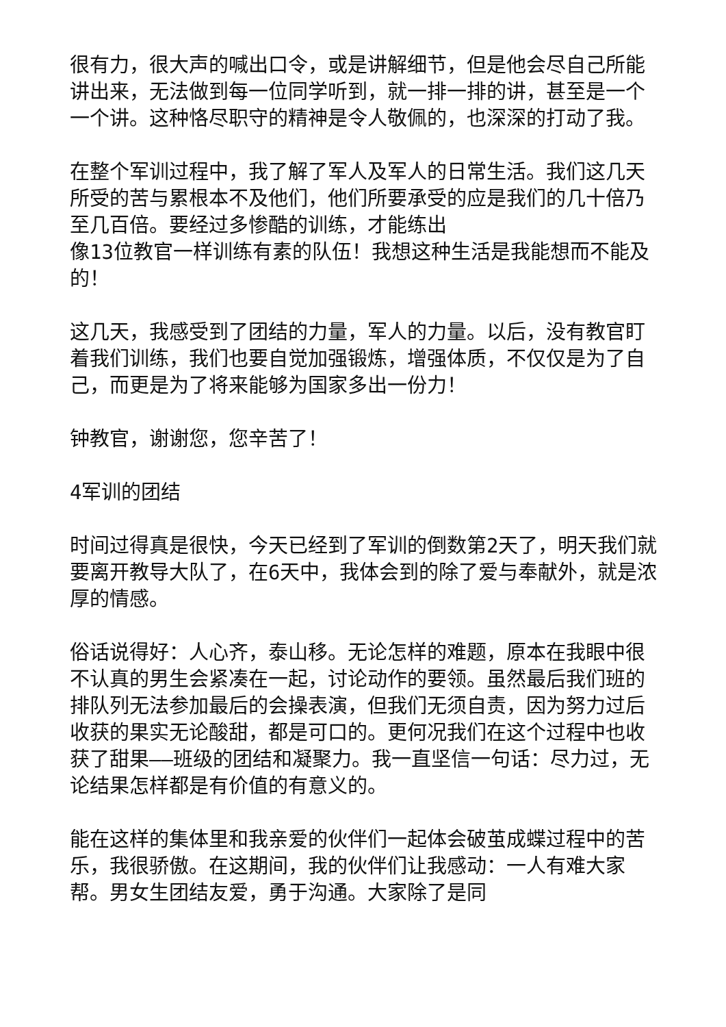很有力，很大声的喊出口令，或是讲解细节，但是他会尽自己所能讲出来，无法做到每一位同学听到，就一排一排的讲，甚至是一个一个讲。这种恪尽职守的精神是令人敬佩的，也深深的打动了我。
在整个军训过程中，我了解了军人及军人的日常生活。我们这几天所受的苦与累根本不及他们，他们所要承受的应是我们的几十倍乃至几百倍。要经过多惨酷的训练，才能练出
像13位教官一样训练有素的队伍！我想这种生活是我能想而不能及的！
这几天，我感受到了团结的力量，军人的力量。以后，没有教官盯着我们训练，我们也要自觉加强锻炼，增强体质，不仅仅是为了自己，而更是为了将来能够为国家多出一份力！
钟教官，谢谢您，您辛苦了！
4军训的团结
时间过得真是很快，今天已经到了军训的倒数第2天了，明天我们就要离开教导大队了，在6天中，我体会到的除了爱与奉献外，就是浓厚的情感。
俗话说得好：人心齐，泰山移。无论怎样的难题，原本在我眼中很不认真的男生会紧凑在一起，讨论动作的要领。虽然最后我们班的排队列无法参加最后的会操表演，但我们无须自责，因为努力过后收获的果实无论酸甜，都是可口的。更何况我们在这个过程中也收获了甜果——班级的团结和凝聚力。我一直坚信一句话：尽力过，无论结果怎样都是有价值的有意义的。
能在这样的集体里和我亲爱的伙伴们一起体会破茧成蝶过程中的苦乐，我很骄傲。在这期间，我的伙伴们让我感动：一人有难大家帮。男女生团结友爱，勇于沟通。大家除了是同